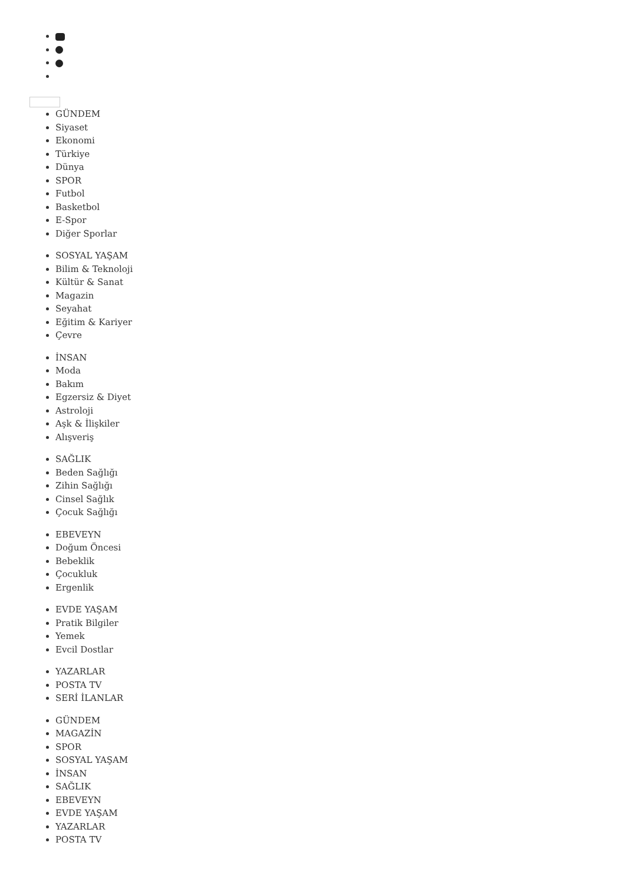GÜNDEM
Siyaset
Ekonomi
Türkiye
Dünya
SPOR
Futbol
Basketbol
E-Spor
Diğer Sporlar
SOSYAL YAŞAM
Bilim & Teknoloji
Kültür & Sanat
Magazin
Seyahat
Eğitim & Kariyer
Çevre
İNSAN
Moda
Bakım
Egzersiz & Diyet
Astroloji
Aşk & İlişkiler
Alışveriş
SAĞLIK
Beden Sağlığı
Zihin Sağlığı
Cinsel Sağlık
Çocuk Sağlığı
EBEVEYN
Doğum Öncesi
Bebeklik
Çocukluk
Ergenlik
EVDE YAŞAM
Pratik Bilgiler
Yemek
Evcil Dostlar
YAZARLAR
POSTA TV
SERİ İLANLAR
GÜNDEM
MAGAZİN
SPOR
SOSYAL YAŞAM
İNSAN
SAĞLIK
EBEVEYN
EVDE YAŞAM
YAZARLAR
POSTA TV